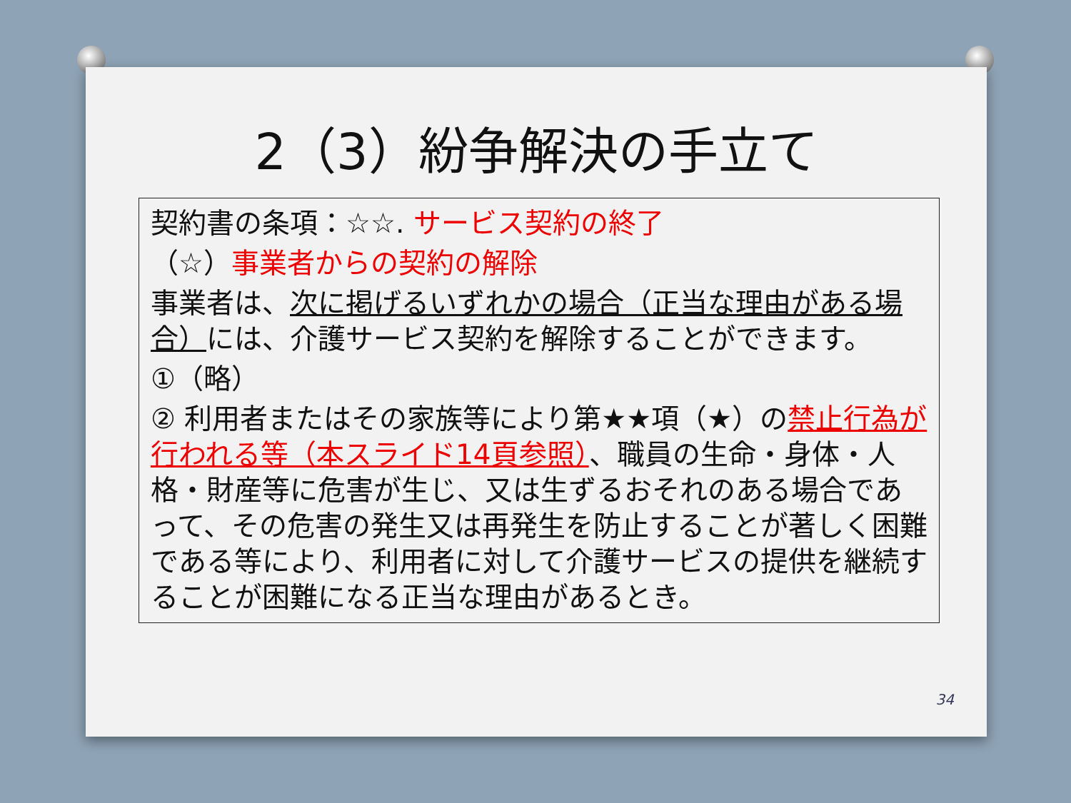2（3）紛争解決の手立て
契約書の条項：☆☆. サービス契約の終了
（☆）事業者からの契約の解除
事業者は、次に掲げるいずれかの場合（正当な理由がある場合）には、介護サービス契約を解除することができます。
①（略）
② 利用者またはその家族等により第★★項（★）の禁止行為が行われる等（本スライド14頁参照）、職員の生命・身体・人格・財産等に危害が生じ、又は生ずるおそれのある場合であって、その危害の発生又は再発生を防止することが著しく困難である等により、利用者に対して介護サービスの提供を継続することが困難になる正当な理由があるとき。
34